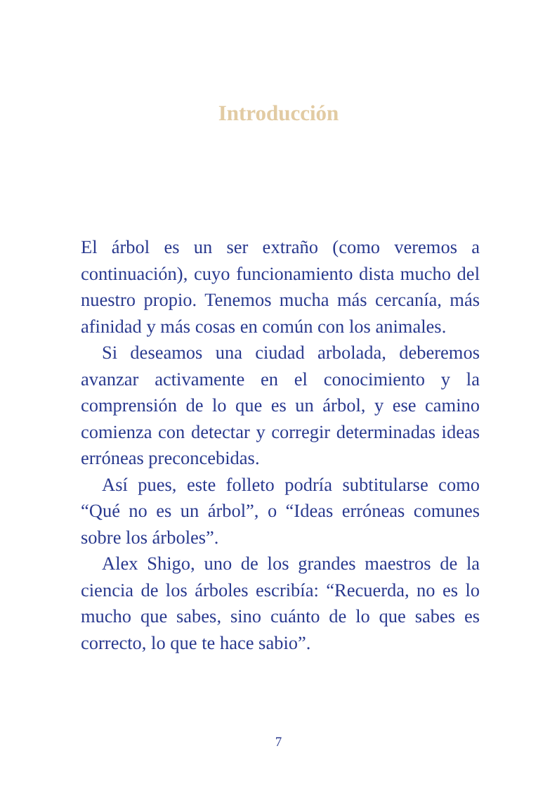Introducción
El árbol es un ser extraño (como veremos a continuación), cuyo funcionamiento dista mucho del nuestro propio. Tenemos mucha más cercanía, más afinidad y más cosas en común con los animales.
Si deseamos una ciudad arbolada, deberemos avanzar activamente en el conocimiento y la comprensión de lo que es un árbol, y ese camino comienza con detectar y corregir determinadas ideas erróneas preconcebidas.
Así pues, este folleto podría subtitularse como “Qué no es un árbol”, o “Ideas erróneas comunes sobre los árboles”.
Alex Shigo, uno de los grandes maestros de la ciencia de los árboles escribía: “Recuerda, no es lo mucho que sabes, sino cuánto de lo que sabes es correcto, lo que te hace sabio”.
7